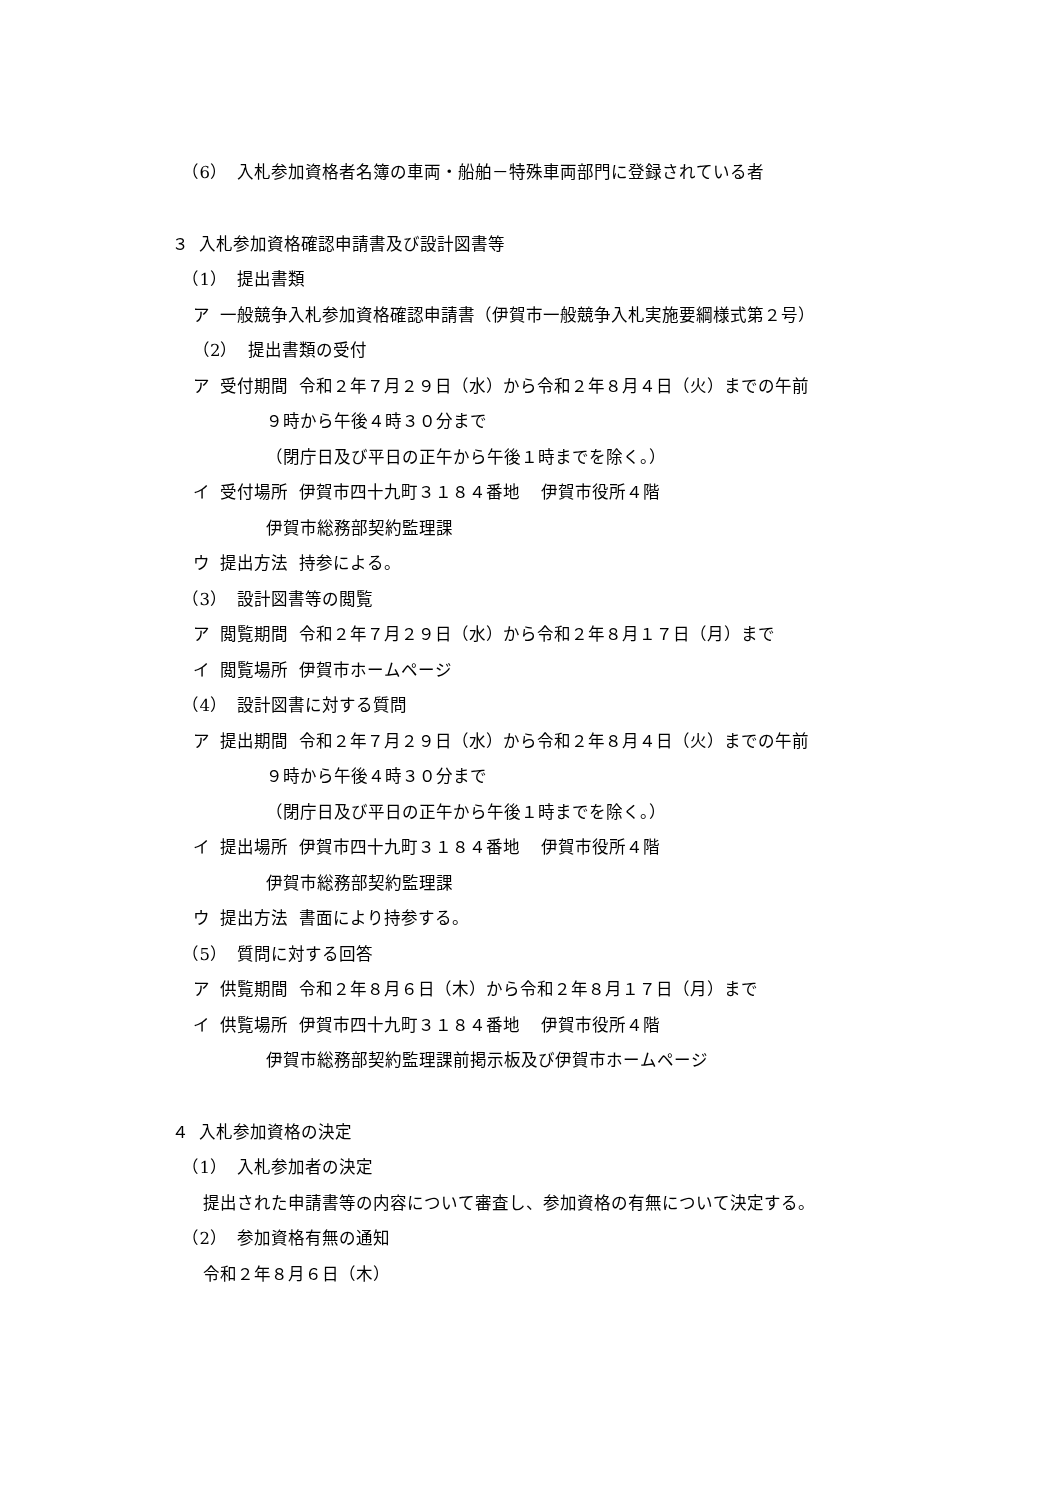（6） 入札参加資格者名簿の車両・船舶－特殊車両部門に登録されている者
３ 入札参加資格確認申請書及び設計図書等
（1） 提出書類
ア 一般競争入札参加資格確認申請書（伊賀市一般競争入札実施要綱様式第２号）
（2） 提出書類の受付
ア 受付期間 令和２年７月２９日（水）から令和２年８月４日（火）までの午前
９時から午後４時３０分まで
（閉庁日及び平日の正午から午後１時までを除く。）
イ 受付場所 伊賀市四十九町３１８４番地 伊賀市役所４階
伊賀市総務部契約監理課
ウ 提出方法 持参による。
（3） 設計図書等の閲覧
ア 閲覧期間 令和２年７月２９日（水）から令和２年８月１７日（月）まで
イ 閲覧場所 伊賀市ホームページ
（4） 設計図書に対する質問
ア 提出期間 令和２年７月２９日（水）から令和２年８月４日（火）までの午前
９時から午後４時３０分まで
（閉庁日及び平日の正午から午後１時までを除く。）
イ 提出場所 伊賀市四十九町３１８４番地 伊賀市役所４階
伊賀市総務部契約監理課
ウ 提出方法 書面により持参する。
（5） 質問に対する回答
ア 供覧期間 令和２年８月６日（木）から令和２年８月１７日（月）まで
イ 供覧場所 伊賀市四十九町３１８４番地 伊賀市役所４階
伊賀市総務部契約監理課前掲示板及び伊賀市ホームページ
４ 入札参加資格の決定
（1） 入札参加者の決定
提出された申請書等の内容について審査し、参加資格の有無について決定する。
（2） 参加資格有無の通知
令和２年８月６日（木）